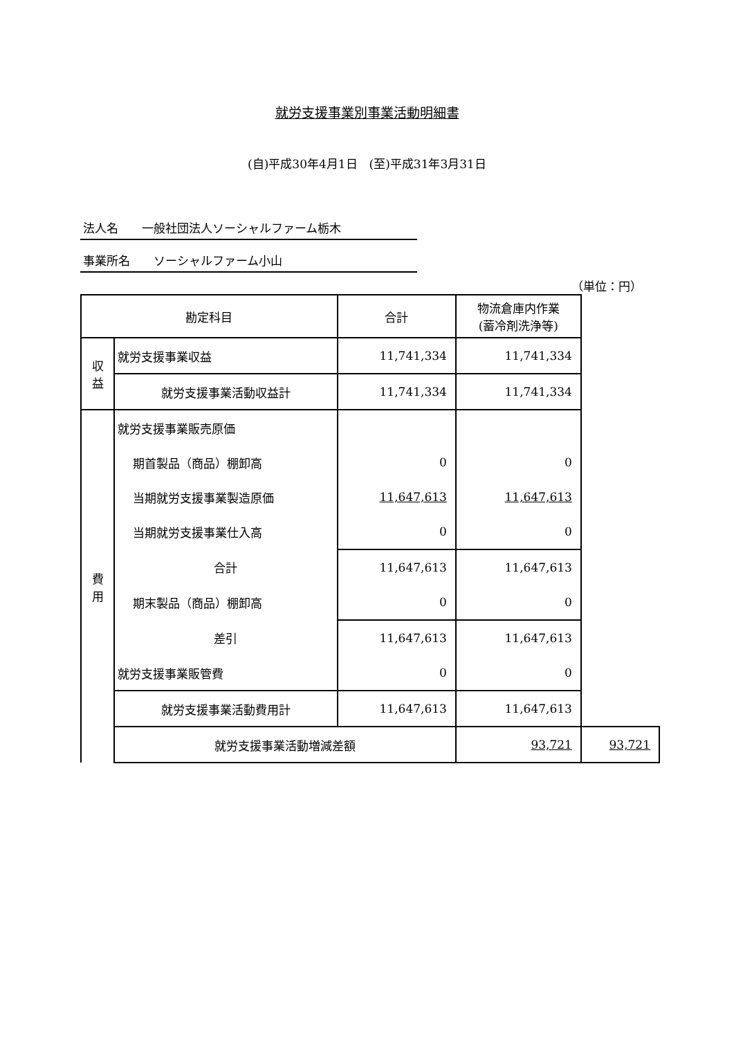就労支援事業別事業活動明細書
(自)平成30年4月1日　(至)平成31年3月31日
法人名　　一般社団法人ソーシャルファーム栃木
事業所名　　ソーシャルファーム小山
（単位：円）
| 勘定科目 | | 合計 | 物流倉庫内作業 (蓄冷剤洗浄等) | |
| --- | --- | --- | --- | --- |
| 収 益 | 就労支援事業収益 | 11,741,334 | 11,741,334 | |
| | 就労支援事業活動収益計 | 11,741,334 | 11,741,334 | |
| 費 用 | 就労支援事業販売原価 | | | |
| | 期首製品（商品）棚卸高 | 0 | 0 | |
| | 当期就労支援事業製造原価 | 11,647,613 | 11,647,613 | |
| | 当期就労支援事業仕入高 | 0 | 0 | |
| | 合計 | 11,647,613 | 11,647,613 | |
| | 期末製品（商品）棚卸高 | 0 | 0 | |
| | 差引 | 11,647,613 | 11,647,613 | |
| | 就労支援事業販管費 | 0 | 0 | |
| | 就労支援事業活動費用計 | 11,647,613 | 11,647,613 | |
| | 就労支援事業活動増減差額 | | 93,721 | 93,721 |